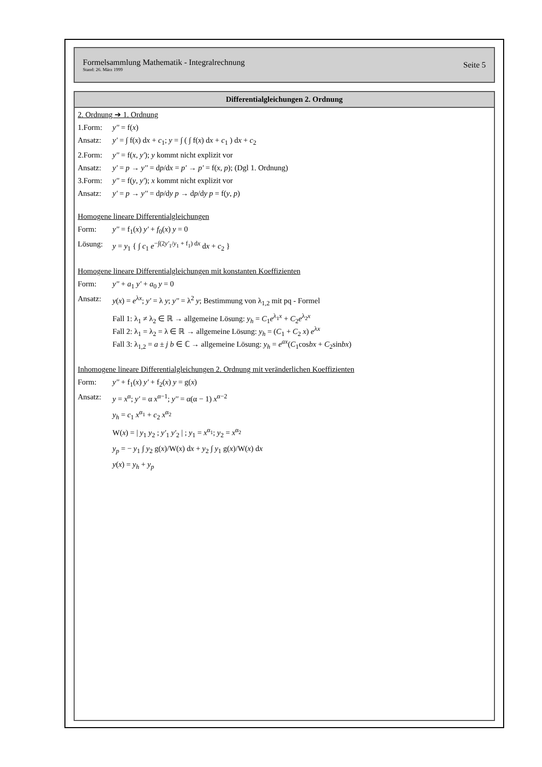Formelsammlung Mathematik - Integralrechnung
Stand: 26. März 1999
Seite 5
Differentialgleichungen 2. Ordnung
2. Ordnung ➔ 1. Ordnung
1.Form: y'' = f(x)
Ansatz: y' = ∫ f(x) dx + c<sub>1</sub>; y = ∫ ( ∫ f(x) dx + c<sub>1</sub> ) dx + c<sub>2</sub>
2.Form: y'' = f(x, y'); y kommt nicht explizit vor
Ansatz: y' = p → y'' = dp/dx = p' → p' = f(x, p); (Dgl 1. Ordnung)
3.Form: y'' = f(y, y'); x kommt nicht explizit vor
Ansatz: y' = p → y'' = dp/dy p → dp/dy p = f(y, p)
Homogene lineare Differentialgleichungen
Form: y'' = f<sub>1</sub>(x) y' + f<sub>0</sub>(x) y = 0
Lösung: y = y<sub>1</sub> { ∫ c<sub>1</sub> e<sup>−∫(2y'<sub>1</sub>/y<sub>1</sub> + f<sub>1</sub>) dx</sup> dx + c<sub>2</sub> }
Homogene lineare Differentialgleichungen mit konstanten Koeffizienten
Form: y'' + a<sub>1</sub> y' + a<sub>0</sub> y = 0
Ansatz: y(x) = e<sup>λx</sup>; y' = λ y; y'' = λ<sup>2</sup> y; Bestimmung von λ<sub>1,2</sub> mit pq - Formel
Fall 1: λ<sub>1</sub> ≠ λ<sub>2</sub> ∈ ℝ → allgemeine Lösung: y<sub>h</sub> = C<sub>1</sub>e<sup>λ<sub>1</sub>x</sup> + C<sub>2</sub>e<sup>λ<sub>2</sub>x</sup>
Fall 2: λ<sub>1</sub> = λ<sub>2</sub> = λ ∈ ℝ → allgemeine Lösung: y<sub>h</sub> = (C<sub>1</sub> + C<sub>2</sub> x) e<sup>λx</sup>
Fall 3: λ<sub>1,2</sub> = a ± j b ∈ ℂ → allgemeine Lösung: y<sub>h</sub> = e<sup>ax</sup>(C<sub>1</sub>cosbx + C<sub>2</sub>sinbx)
Inhomogene lineare Differentialgleichungen 2. Ordnung mit veränderlichen Koeffizienten
Form: y'' + f<sub>1</sub>(x) y' + f<sub>2</sub>(x) y = g(x)
Ansatz: y = x<sup>α</sup>; y' = α x<sup>α−1</sup>; y'' = α(α − 1) x<sup>α−2</sup>
y<sub>h</sub> = c<sub>1</sub> x<sup>α<sub>1</sub></sup> + c<sub>2</sub> x<sup>α<sub>2</sub></sup>
W(x) = | y<sub>1</sub> y<sub>2</sub> ; y'<sub>1</sub> y'<sub>2</sub> | ; y<sub>1</sub> = x<sup>α<sub>1</sub></sup>; y<sub>2</sub> = x<sup>α<sub>2</sub></sup>
y<sub>p</sub> = − y<sub>1</sub> ∫ y<sub>2</sub> g(x)/W(x) dx + y<sub>2</sub> ∫ y<sub>1</sub> g(x)/W(x) dx
y(x) = y<sub>h</sub> + y<sub>p</sub>